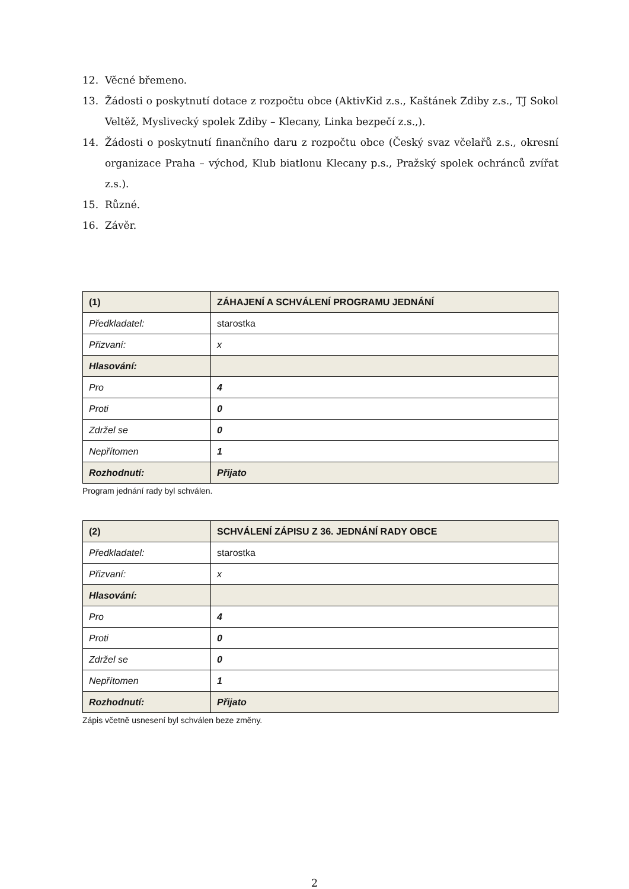12. Věcné břemeno.
13. Žádosti o poskytnutí dotace z rozpočtu obce (AktivKid z.s., Kaštánek Zdiby z.s., TJ Sokol Veltěž, Myslivecký spolek Zdiby – Klecany, Linka bezpečí z.s.,).
14. Žádosti o poskytnutí finančního daru z rozpočtu obce (Český svaz včelařů z.s., okresní organizace Praha – východ, Klub biatlonu Klecany p.s., Pražský spolek ochránců zvířat z.s.).
15. Různé.
16. Závěr.
| (1) | ZÁHAJENÍ A SCHVÁLENÍ PROGRAMU JEDNÁNÍ |
| Předkladatel: | starostka |
| Přizvaní: | x |
| Hlasování: | |
| Pro | 4 |
| Proti | 0 |
| Zdržel se | 0 |
| Nepřítomen | 1 |
| Rozhodnutí: | Přijato |
Program jednání rady byl schválen.
| (2) | SCHVÁLENÍ ZÁPISU Z 36. JEDNÁNÍ RADY OBCE |
| Předkladatel: | starostka |
| Přizvaní: | x |
| Hlasování: | |
| Pro | 4 |
| Proti | 0 |
| Zdržel se | 0 |
| Nepřítomen | 1 |
| Rozhodnutí: | Přijato |
Zápis včetně usnesení byl schválen beze změny.
2